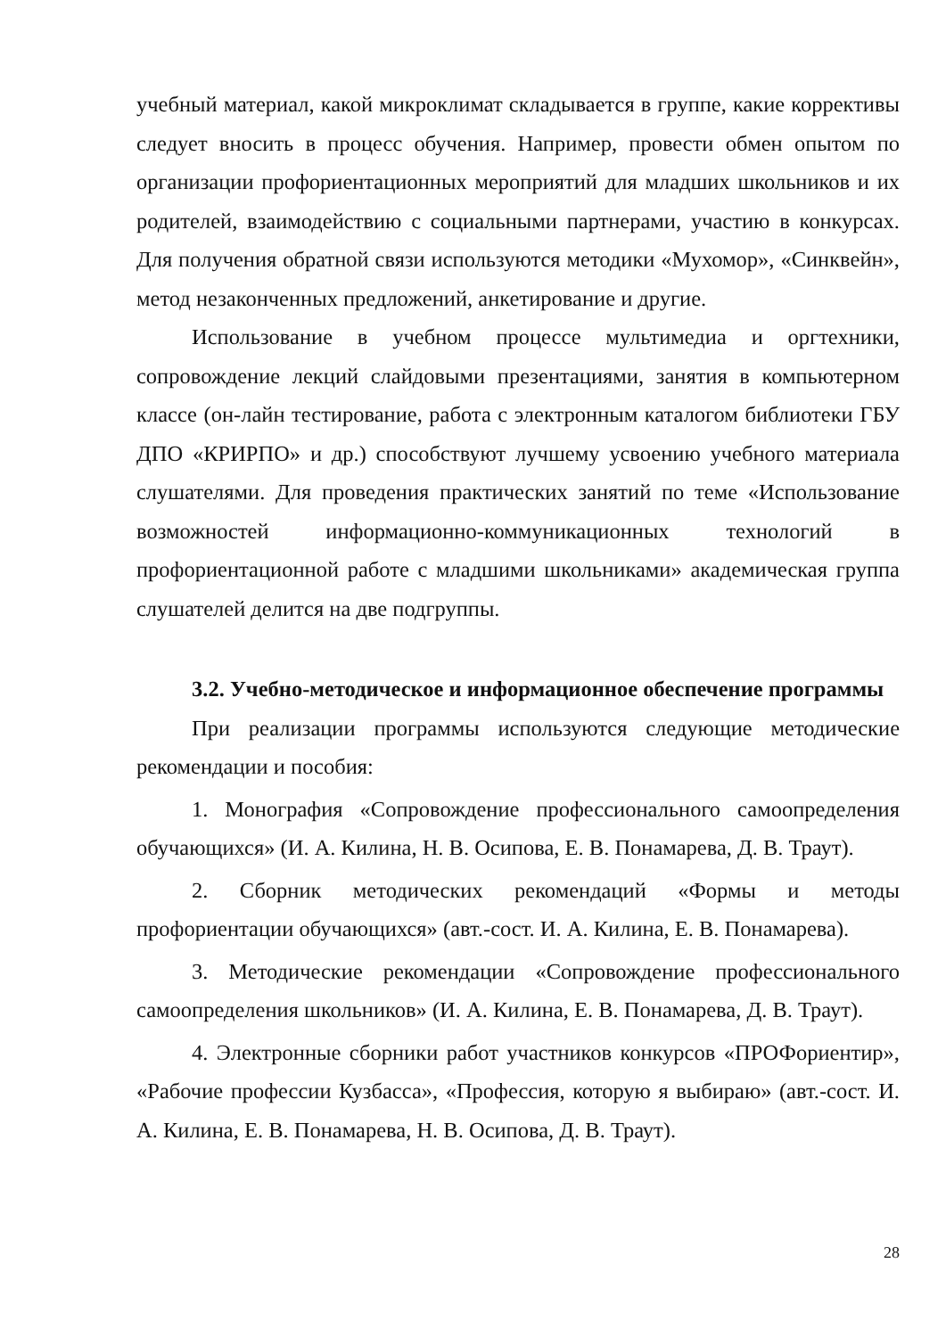учебный материал, какой микроклимат складывается в группе, какие коррективы следует вносить в процесс обучения. Например, провести обмен опытом по организации профориентационных мероприятий для младших школьников и их родителей, взаимодействию с социальными партнерами, участию в конкурсах. Для получения обратной связи используются методики «Мухомор», «Синквейн», метод незаконченных предложений, анкетирование и другие.
Использование в учебном процессе мультимедиа и оргтехники, сопровождение лекций слайдовыми презентациями, занятия в компьютерном классе (он-лайн тестирование, работа с электронным каталогом библиотеки ГБУ ДПО «КРИРПО» и др.) способствуют лучшему усвоению учебного материала слушателями. Для проведения практических занятий по теме «Использование возможностей информационно-коммуникационных технологий в профориентационной работе с младшими школьниками» академическая группа слушателей делится на две подгруппы.
3.2. Учебно-методическое и информационное обеспечение программы
При реализации программы используются следующие методические рекомендации и пособия:
1. Монография «Сопровождение профессионального самоопределения обучающихся» (И. А. Килина, Н. В. Осипова, Е. В. Понамарева, Д. В. Траут).
2. Сборник методических рекомендаций «Формы и методы профориентации обучающихся» (авт.-сост. И. А. Килина, Е. В. Понамарева).
3. Методические рекомендации «Сопровождение профессионального самоопределения школьников» (И. А. Килина, Е. В. Понамарева, Д. В. Траут).
4. Электронные сборники работ участников конкурсов «ПРОФориентир», «Рабочие профессии Кузбасса», «Профессия, которую я выбираю» (авт.-сост. И. А. Килина, Е. В. Понамарева, Н. В. Осипова, Д. В. Траут).
28